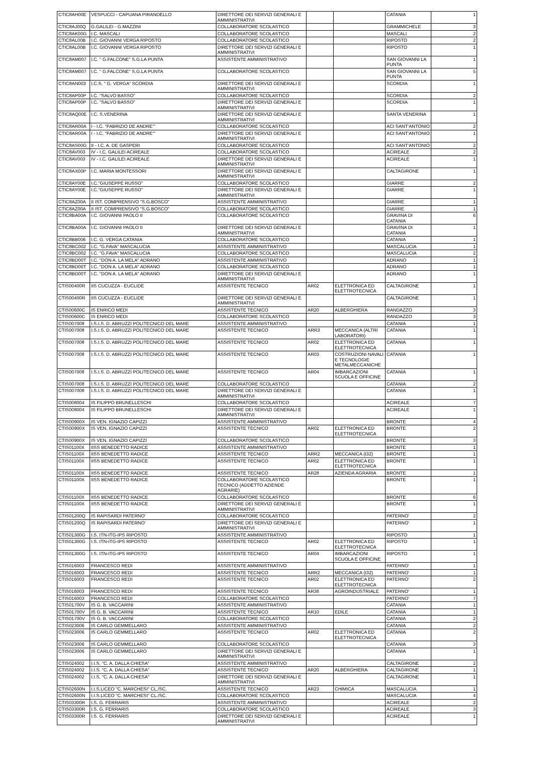| CTIC8AH00E | VESPUCCI - CAPUANA PIRANDELLO | DIRETTORE DEI SERVIZI GENERALI E AMMINISTRATIVI | | | CATANIA | 1 |
| CTIC8AJ00Q | G.GALILEI - G.MAZZINI | COLLABORATORE SCOLASTICO | | | GRAMMICHELE | 3 |
| CTIC8AK00G | I.C. MASCALI | COLLABORATORE SCOLASTICO | | | MASCALI | 2 |
| CTIC8AL00B | I.C. GIOVANNI VERGA RIPOSTO | COLLABORATORE SCOLASTICO | | | RIPOSTO | 2 |
| CTIC8AL00B | I.C. GIOVANNI VERGA RIPOSTO | DIRETTORE DEI SERVIZI GENERALI E AMMINISTRATIVI | | | RIPOSTO | 1 |
| CTIC8AM007 | I.C. " G.FALCONE" S.G.LA PUNTA | ASSISTENTE AMMINISTRATIVO | | | SAN GIOVANNI LA PUNTA | 1 |
| CTIC8AM007 | I.C. " G.FALCONE" S.G.LA PUNTA | COLLABORATORE SCOLASTICO | | | SAN GIOVANNI LA PUNTA | 5 |
| CTIC8AN003 | I.C.S. " G. VERGA" SCORDIA | DIRETTORE DEI SERVIZI GENERALI E AMMINISTRATIVI | | | SCORDIA | 1 |
| CTIC8AP00P | I.C. "SALVO BASSO" | COLLABORATORE SCOLASTICO | | | SCORDIA | 2 |
| CTIC8AP00P | I.C. "SALVO BASSO" | DIRETTORE DEI SERVIZI GENERALI E AMMINISTRATIVI | | | SCORDIA | 1 |
| CTIC8AQ00E | I.C. S.VENERINA | DIRETTORE DEI SERVIZI GENERALI E AMMINISTRATIVI | | | SANTA VENERINA | 1 |
| CTIC8AR00A | I - I.C. "FABRIZIO DE ANDRE'" | COLLABORATORE SCOLASTICO | | | ACI SANT'ANTONIO | 2 |
| CTIC8AR00A | I - I.C. "FABRIZIO DE ANDRE'" | DIRETTORE DEI SERVIZI GENERALI E AMMINISTRATIVI | | | ACI SANT'ANTONIO | 1 |
| CTIC8AS00G | II - I.C. A. DE GASPERI | COLLABORATORE SCOLASTICO | | | ACI SANT'ANTONIO | 2 |
| CTIC8AV003 | IV - I.C. GALILEI ACIREALE | COLLABORATORE SCOLASTICO | | | ACIREALE | 2 |
| CTIC8AV003 | IV - I.C. GALILEI ACIREALE | DIRETTORE DEI SERVIZI GENERALI E AMMINISTRATIVI | | | ACIREALE | 1 |
| CTIC8AX00P | I.C. MARIA MONTESSORI | DIRETTORE DEI SERVIZI GENERALI E AMMINISTRATIVI | | | CALTAGIRONE | 1 |
| CTIC8AY00E | I.C."GIUSEPPE RUSSO" | COLLABORATORE SCOLASTICO | | | GIARRE | 2 |
| CTIC8AY00E | I.C."GIUSEPPE RUSSO" | DIRETTORE DEI SERVIZI GENERALI E AMMINISTRATIVI | | | GIARRE | 1 |
| CTIC8AZ00A | II IST. COMPRENSIVO "S.G.BOSCO" | ASSISTENTE AMMINISTRATIVO | | | GIARRE | 1 |
| CTIC8AZ00A | II IST. COMPRENSIVO "S.G.BOSCO" | COLLABORATORE SCOLASTICO | | | GIARRE | 1 |
| CTIC8BA00A | I.C. GIOVANNI PAOLO II | COLLABORATORE SCOLASTICO | | | GRAVINA DI CATANIA | 6 |
| CTIC8BA00A | I.C. GIOVANNI PAOLO II | DIRETTORE DEI SERVIZI GENERALI E AMMINISTRATIVI | | | GRAVINA DI CATANIA | 1 |
| CTIC8BB006 | I.C. G. VERGA CATANIA | COLLABORATORE SCOLASTICO | | | CATANIA | 1 |
| CTIC8BC002 | I.C. "G.FAVA" MASCALUCIA | ASSISTENTE AMMINISTRATIVO | | | MASCALUCIA | 1 |
| CTIC8BC002 | I.C. "G.FAVA" MASCALUCIA | COLLABORATORE SCOLASTICO | | | MASCALUCIA | 2 |
| CTIC8BD00T | I.C. "DON A. LA MELA" ADRANO | ASSISTENTE AMMINISTRATIVO | | | ADRANO | 1 |
| CTIC8BD00T | I.C. "DON A. LA MELA" ADRANO | COLLABORATORE SCOLASTICO | | | ADRANO | 1 |
| CTIC8BD00T | I.C. "DON A. LA MELA" ADRANO | DIRETTORE DEI SERVIZI GENERALI E AMMINISTRATIVI | | | ADRANO | 1 |
| CTIS00400R | IIS CUCUZZA - EUCLIDE | ASSISTENTE TECNICO | AR02 | ELETTRONICA ED ELETTROTECNICA | CALTAGIRONE | 1 |
| CTIS00400R | IIS CUCUZZA - EUCLIDE | DIRETTORE DEI SERVIZI GENERALI E AMMINISTRATIVI | | | CALTAGIRONE | 1 |
| CTIS00600C | IS ENRICO MEDI | ASSISTENTE TECNICO | AR20 | ALBERGHIERA | RANDAZZO | 3 |
| CTIS00600C | IS ENRICO MEDI | COLLABORATORE SCOLASTICO | | | RANDAZZO | 3 |
| CTIS007008 | I.S.I.S. D. ABRUZZI POLITECNICO DEL MARE | ASSISTENTE AMMINISTRATIVO | | | CATANIA | 1 |
| CTIS007008 | I.S.I.S. D. ABRUZZI POLITECNICO DEL MARE | ASSISTENTE TECNICO | ARR3 | MECCANICA (ALTRI LABORATORI) | CATANIA | 1 |
| CTIS007008 | I.S.I.S. D. ABRUZZI POLITECNICO DEL MARE | ASSISTENTE TECNICO | AR02 | ELETTRONICA ED ELETTROTECNICA | CATANIA | 1 |
| CTIS007008 | I.S.I.S. D. ABRUZZI POLITECNICO DEL MARE | ASSISTENTE TECNICO | AR03 | COSTRUZIONI NAVALI E TECNOLOGIE METALMECCANICHE | CATANIA | 1 |
| CTIS007008 | I.S.I.S. D. ABRUZZI POLITECNICO DEL MARE | ASSISTENTE TECNICO | AR04 | IMBARCAZIONI SCUOLA E OFFICINE | CATANIA | 1 |
| CTIS007008 | I.S.I.S. D. ABRUZZI POLITECNICO DEL MARE | COLLABORATORE SCOLASTICO | | | CATANIA | 2 |
| CTIS007008 | I.S.I.S. D. ABRUZZI POLITECNICO DEL MARE | DIRETTORE DEI SERVIZI GENERALI E AMMINISTRATIVI | | | CATANIA | 1 |
| CTIS008004 | IS FILIPPO BRUNELLESCHI | COLLABORATORE SCOLASTICO | | | ACIREALE | 7 |
| CTIS008004 | IS FILIPPO BRUNELLESCHI | DIRETTORE DEI SERVIZI GENERALI E AMMINISTRATIVI | | | ACIREALE | 1 |
| CTIS00900X | IS VEN. IGNAZIO CAPIZZI | ASSISTENTE AMMINISTRATIVO | | | BRONTE | 4 |
| CTIS00900X | IS VEN. IGNAZIO CAPIZZI | ASSISTENTE TECNICO | AR02 | ELETTRONICA ED ELETTROTECNICA | BRONTE | 2 |
| CTIS00900X | IS VEN. IGNAZIO CAPIZZI | COLLABORATORE SCOLASTICO | | | BRONTE | 3 |
| CTIS01100X | IISS BENEDETTO RADICE | ASSISTENTE AMMINISTRATIVO | | | BRONTE | 1 |
| CTIS01100X | IISS BENEDETTO RADICE | ASSISTENTE TECNICO | ARR2 | MECCANICA (I32) | BRONTE | 1 |
| CTIS01100X | IISS BENEDETTO RADICE | ASSISTENTE TECNICO | AR02 | ELETTRONICA ED ELETTROTECNICA | BRONTE | 1 |
| CTIS01100X | IISS BENEDETTO RADICE | ASSISTENTE TECNICO | AR28 | AZIENDA AGRARIA | BRONTE | 1 |
| CTIS01100X | IISS BENEDETTO RADICE | COLLABORATORE SCOLASTICO TECNICO (ADDETTO AZIENDE AGRARIE) | | | BRONTE | 1 |
| CTIS01100X | IISS BENEDETTO RADICE | COLLABORATORE SCOLASTICO | | | BRONTE | 6 |
| CTIS01100X | IISS BENEDETTO RADICE | DIRETTORE DEI SERVIZI GENERALI E AMMINISTRATIVI | | | BRONTE | 1 |
| CTIS01200Q | IS RAPISARDI PATERNO' | COLLABORATORE SCOLASTICO | | | PATERNO' | 2 |
| CTIS01200Q | IS RAPISARDI PATERNO' | DIRETTORE DEI SERVIZI GENERALI E AMMINISTRATIVI | | | PATERNO' | 1 |
| CTIS01300G | I.S. ITN-ITG-IPS RIPOSTO | ASSISTENTE AMMINISTRATIVO | | | RIPOSTO | 1 |
| CTIS01300G | I.S. ITN-ITG-IPS RIPOSTO | ASSISTENTE TECNICO | AR02 | ELETTRONICA ED ELETTROTECNICA | RIPOSTO | 1 |
| CTIS01300G | I.S. ITN-ITG-IPS RIPOSTO | ASSISTENTE TECNICO | AR04 | IMBARCAZIONI SCUOLA E OFFICINE | RIPOSTO | 1 |
| CTIS016003 | FRANCESCO REDI | ASSISTENTE AMMINISTRATIVO | | | PATERNO' | 1 |
| CTIS016003 | FRANCESCO REDI | ASSISTENTE TECNICO | ARR2 | MECCANICA (I32) | PATERNO' | 1 |
| CTIS016003 | FRANCESCO REDI | ASSISTENTE TECNICO | AR02 | ELETTRONICA ED ELETTROTECNICA | PATERNO' | 2 |
| CTIS016003 | FRANCESCO REDI | ASSISTENTE TECNICO | AR38 | AGROINDUSTRIALE | PATERNO' | 1 |
| CTIS016003 | FRANCESCO REDI | COLLABORATORE SCOLASTICO | | | PATERNO' | 7 |
| CTIS01700V | IS G. B. VACCARINI | ASSISTENTE AMMINISTRATIVO | | | CATANIA | 1 |
| CTIS01700V | IS G. B. VACCARINI | ASSISTENTE TECNICO | AR10 | EDILE | CATANIA | 1 |
| CTIS01700V | IS G. B. VACCARINI | COLLABORATORE SCOLASTICO | | | CATANIA | 2 |
| CTIS023006 | IS CARLO GEMMELLARO | ASSISTENTE AMMINISTRATIVO | | | CATANIA | 2 |
| CTIS023006 | IS CARLO GEMMELLARO | ASSISTENTE TECNICO | AR02 | ELETTRONICA ED ELETTROTECNICA | CATANIA | 2 |
| CTIS023006 | IS CARLO GEMMELLARO | COLLABORATORE SCOLASTICO | | | CATANIA | 3 |
| CTIS023006 | IS CARLO GEMMELLARO | DIRETTORE DEI SERVIZI GENERALI E AMMINISTRATIVI | | | CATANIA | 1 |
| CTIS024002 | I.I.S. "C. A. DALLA CHIESA" | ASSISTENTE AMMINISTRATIVO | | | CALTAGIRONE | 2 |
| CTIS024002 | I.I.S. "C. A. DALLA CHIESA" | ASSISTENTE TECNICO | AR20 | ALBERGHIERA | CALTAGIRONE | 1 |
| CTIS024002 | I.I.S. "C. A. DALLA CHIESA" | DIRETTORE DEI SERVIZI GENERALI E AMMINISTRATIVI | | | CALTAGIRONE | 1 |
| CTIS02600N | I.I.S.LICEO "C. MARCHESI" CL./SC. | ASSISTENTE TECNICO | AR23 | CHIMICA | MASCALUCIA | 1 |
| CTIS02600N | I.I.S.LICEO "C. MARCHESI" CL./SC. | COLLABORATORE SCOLASTICO | | | MASCALUCIA | 4 |
| CTIS03300R | I.S. G. FERRARIS | ASSISTENTE AMMINISTRATIVO | | | ACIREALE | 2 |
| CTIS03300R | I.S. G. FERRARIS | COLLABORATORE SCOLASTICO | | | ACIREALE | 3 |
| CTIS03300R | I.S. G. FERRARIS | DIRETTORE DEI SERVIZI GENERALI E AMMINISTRATIVI | | | ACIREALE | 1 |